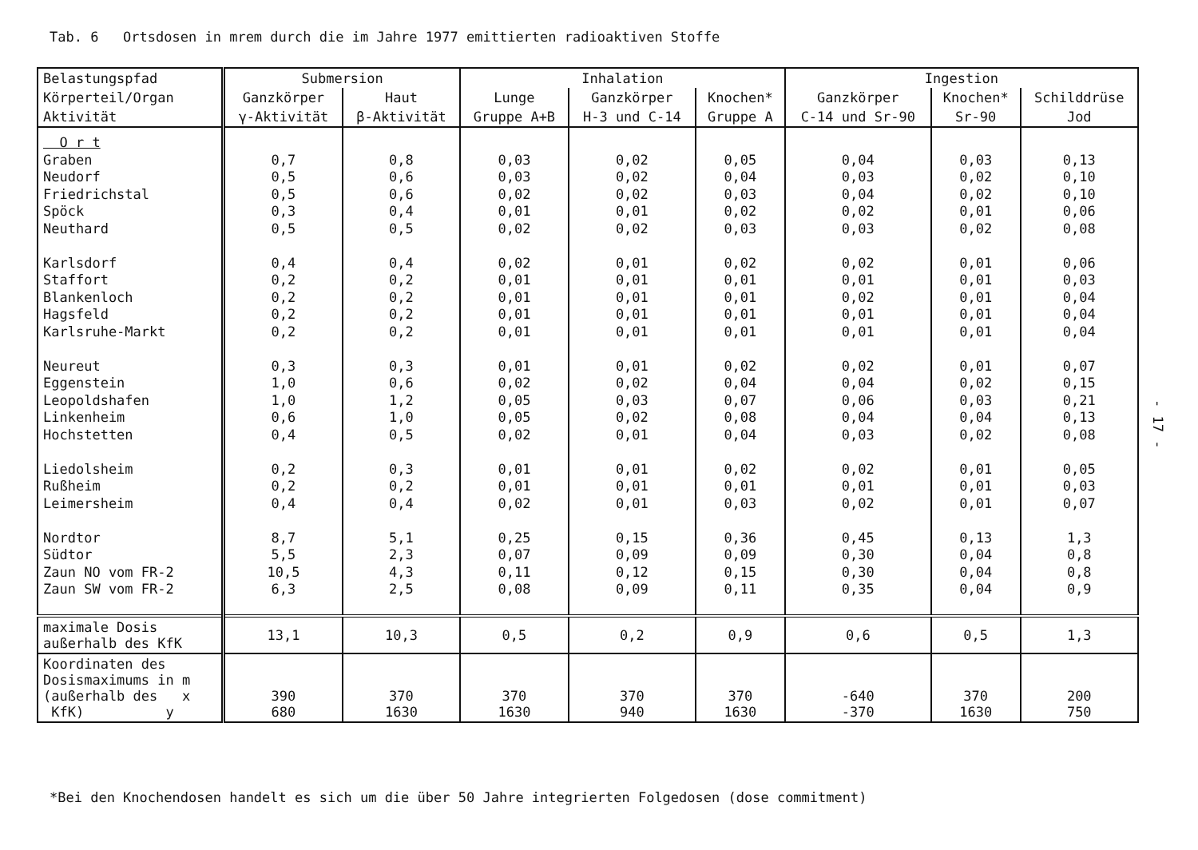Tab. 6 Ortsdosen in mrem durch die im Jahre 1977 emittierten radioaktiven Stoffe
| Belastungspfad | Submersion | | Inhalation | | | Ingestion | | |
| --- | --- | --- | --- | --- | --- | --- | --- | --- |
| Körperteil/Organ | Ganzkörper | Haut | Lunge | Ganzkörper | Knochen* | Ganzkörper | Knochen* | Schilddrüse |
| Aktivität | γ-Aktivität | β-Aktivität | Gruppe A+B | H-3 und C-14 | Gruppe A | C-14 und Sr-90 | Sr-90 | Jod |
| O r t Graben Neudorf Friedrichstal Spöck Neuthard Karlsdorf Staffort Blankenloch Hagsfeld Karlsruhe-Markt Neureut Eggenstein Leopoldshafen Linkenheim Hochstetten Liedolsheim Rußheim Leimersheim Nordtor Südtor Zaun NO vom FR-2 Zaun SW vom FR-2 | 0,7 0,5 0,5 0,3 0,5 0,4 0,2 0,2 0,2 0,2 0,3 1,0 1,0 0,6 0,4 0,2 0,2 0,4 8,7 5,5 10,5 6,3 | 0,8 0,6 0,6 0,4 0,5 0,4 0,2 0,2 0,2 0,2 0,3 0,6 1,2 1,0 0,5 0,3 0,2 0,4 5,1 2,3 4,3 2,5 | 0,03 0,03 0,02 0,01 0,02 0,02 0,01 0,01 0,01 0,01 0,01 0,02 0,05 0,05 0,02 0,01 0,01 0,02 0,25 0,07 0,11 0,08 | 0,02 0,02 0,02 0,01 0,02 0,01 0,01 0,01 0,01 0,01 0,01 0,02 0,03 0,02 0,01 0,01 0,01 0,01 0,15 0,09 0,12 0,09 | 0,05 0,04 0,03 0,02 0,03 0,02 0,01 0,01 0,01 0,01 0,02 0,04 0,07 0,08 0,04 0,02 0,01 0,03 0,36 0,09 0,15 0,11 | 0,04 0,03 0,04 0,02 0,03 0,02 0,01 0,02 0,01 0,01 0,02 0,04 0,06 0,04 0,03 0,02 0,01 0,02 0,45 0,30 0,30 0,35 | 0,03 0,02 0,02 0,01 0,02 0,01 0,01 0,01 0,01 0,01 0,01 0,02 0,03 0,04 0,02 0,01 0,01 0,01 0,13 0,04 0,04 0,04 | 0,13 0,10 0,10 0,06 0,08 0,06 0,03 0,04 0,04 0,04 0,07 0,15 0,21 0,13 0,08 0,05 0,03 0,07 1,3 0,8 0,8 0,9 |
| maximale Dosis außerhalb des KfK | 13,1 | 10,3 | 0,5 | 0,2 | 0,9 | 0,6 | 0,5 | 1,3 |
| Koordinaten des Dosismaximums in m (außerhalb des x KfK) y | 390 680 | 370 1630 | 370 1630 | 370 940 | 370 1630 | -640 -370 | 370 1630 | 200 750 |
*Bei den Knochendosen handelt es sich um die über 50 Jahre integrierten Folgedosen (dose commitment)
- 17 -